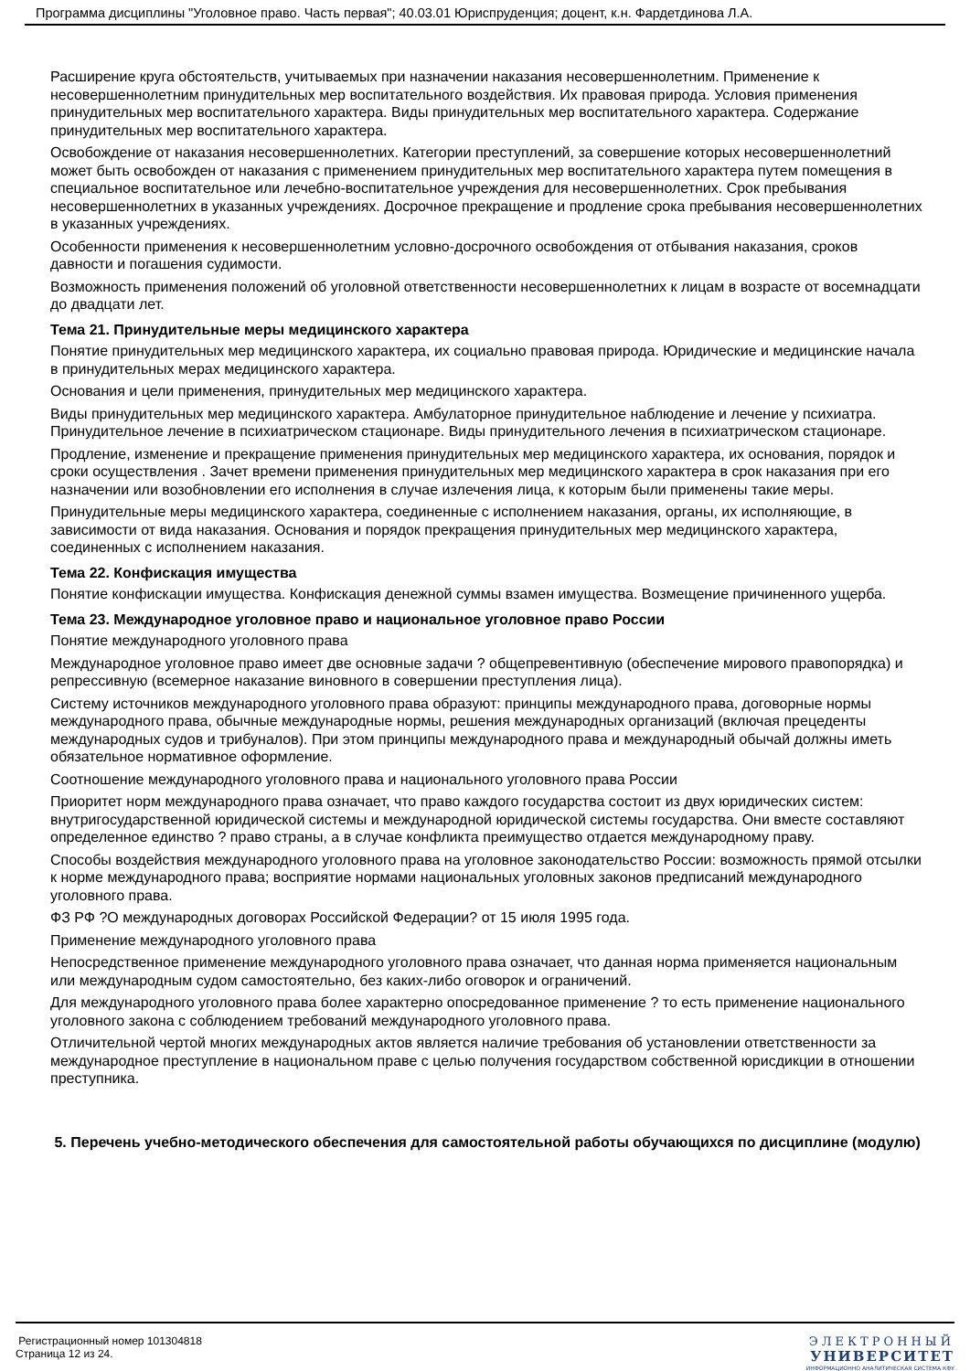Программа дисциплины "Уголовное право. Часть первая"; 40.03.01 Юриспруденция; доцент, к.н. Фардетдинова Л.А.
Расширение круга обстоятельств, учитываемых при назначении наказания несовершеннолетним. Применение к несовершеннолетним принудительных мер воспитательного воздействия. Их правовая природа. Условия применения принудительных мер воспитательного характера. Виды принудительных мер воспитательного характера. Содержание принудительных мер воспитательного характера.
Освобождение от наказания несовершеннолетних. Категории преступлений, за совершение которых несовершеннолетний может быть освобожден от наказания с применением принудительных мер воспитательного характера путем помещения в специальное воспитательное или лечебно-воспитательное учреждения для несовершеннолетних. Срок пребывания несовершеннолетних в указанных учреждениях. Досрочное прекращение и продление срока пребывания несовершеннолетних в указанных учреждениях.
Особенности применения к несовершеннолетним условно-досрочного освобождения от отбывания наказания, сроков давности и погашения судимости.
Возможность применения положений об уголовной ответственности несовершеннолетних к лицам в возрасте от восемнадцати до двадцати лет.
Тема 21. Принудительные меры медицинского характера
Понятие принудительных мер медицинского характера, их социально правовая природа. Юридические и медицинские начала в принудительных мерах медицинского характера.
Основания и цели применения, принудительных мер медицинского характера.
Виды принудительных мер медицинского характера. Амбулаторное принудительное наблюдение и лечение у психиатра. Принудительное лечение в психиатрическом стационаре. Виды принудительного лечения в психиатрическом стационаре.
Продление, изменение и прекращение применения принудительных мер медицинского характера, их основания, порядок и сроки осуществления . Зачет времени применения принудительных мер медицинского характера в срок наказания при его назначении или возобновлении его исполнения в случае излечения лица, к которым были применены такие меры.
Принудительные меры медицинского характера, соединенные с исполнением наказания, органы, их исполняющие, в зависимости от вида наказания. Основания и порядок прекращения принудительных мер медицинского характера, соединенных с исполнением наказания.
Тема 22. Конфискация имущества
Понятие конфискации имущества. Конфискация денежной суммы взамен имущества. Возмещение причиненного ущерба.
Тема 23. Международное уголовное право и национальное уголовное право России
Понятие международного уголовного права
Международное уголовное право имеет две основные задачи ? общепревентивную (обеспечение мирового правопорядка) и репрессивную (всемерное наказание виновного в совершении преступления лица).
Систему источников международного уголовного права образуют: принципы международного права, договорные нормы международного права, обычные международные нормы, решения международных организаций (включая прецеденты международных судов и трибуналов). При этом принципы международного права и международный обычай должны иметь обязательное нормативное оформление.
Соотношение международного уголовного права и национального уголовного права России
Приоритет норм международного права означает, что право каждого государства состоит из двух юридических систем: внутригосударственной юридической системы и международной юридической системы государства. Они вместе составляют определенное единство ? право страны, а в случае конфликта преимущество отдается международному праву.
Способы воздействия международного уголовного права на уголовное законодательство России: возможность прямой отсылки к норме международного права; восприятие нормами национальных уголовных законов предписаний международного уголовного права.
ФЗ РФ ?О международных договорах Российской Федерации? от 15 июля 1995 года.
Применение международного уголовного права
Непосредственное применение международного уголовного права означает, что данная норма применяется национальным или международным судом самостоятельно, без каких-либо оговорок и ограничений.
Для международного уголовного права более характерно опосредованное применение ? то есть применение национального уголовного закона с соблюдением требований международного уголовного права.
Отличительной чертой многих международных актов является наличие требования об установлении ответственности за международное преступление в национальном праве с целью получения государством собственной юрисдикции в отношении преступника.
5. Перечень учебно-методического обеспечения для самостоятельной работы обучающихся по дисциплине (модулю)
Регистрационный номер 101304818
Страница 12 из 24.
ЭЛЕКТРОННЫЙ
УНИВЕРСИТЕТ
ИНФОРМАЦИОННО АНАЛИТИЧЕСКАЯ СИСТЕМА КФУ